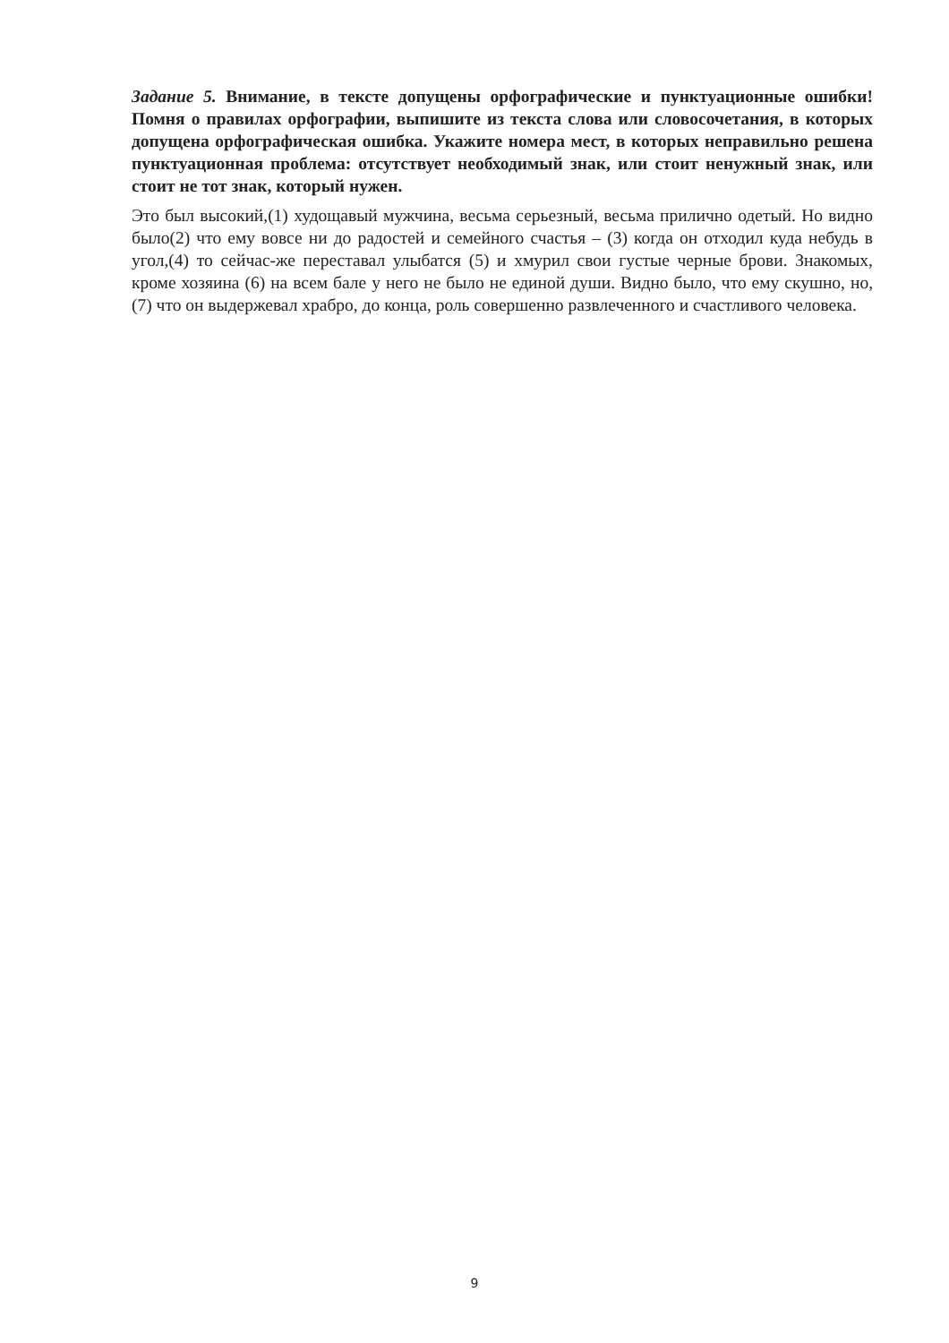Задание 5. Внимание, в тексте допущены орфографические и пунктуационные ошибки! Помня о правилах орфографии, выпишите из текста слова или словосочетания, в которых допущена орфографическая ошибка. Укажите номера мест, в которых неправильно решена пунктуационная проблема: отсутствует необходимый знак, или стоит ненужный знак, или стоит не тот знак, который нужен.
Это был высокий,(1) худощавый мужчина, весьма серьезный, весьма прилично одетый. Но видно было(2) что ему вовсе ни до радостей и семейного счастья – (3) когда он отходил куда небудь в угол,(4) то сейчас-же переставал улыбатся (5) и хмурил свои густые черные брови. Знакомых, кроме хозяина (6) на всем бале у него не было не единой души. Видно было, что ему скушно, но, (7) что он выдержевал храбро, до конца, роль совершенно развлеченного и счастливого человека.
9